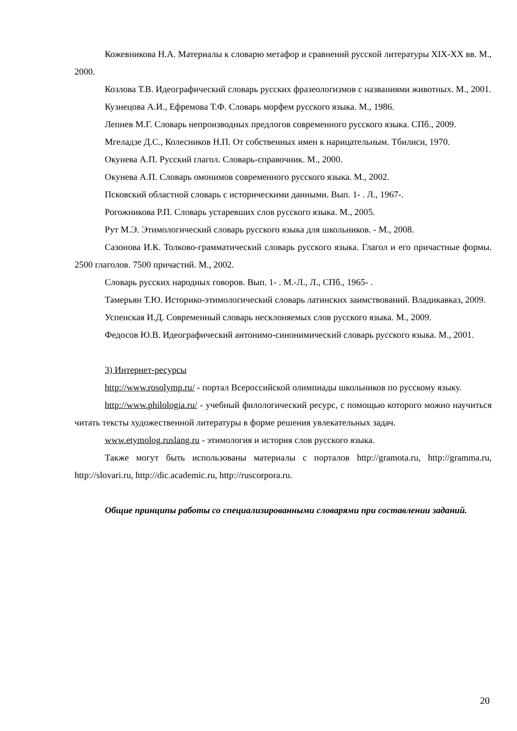Кожевникова Н.А. Материалы к словарю метафор и сравнений русской литературы XIX-XX вв. М., 2000.
Козлова Т.В. Идеографический словарь русских фразеологизмов с названиями животных. М., 2001.
Кузнецова А.И., Ефремова Т.Ф. Словарь морфем русского языка. М., 1986.
Лепнев М.Г. Словарь непроизводных предлогов современного русского языка. СПб., 2009.
Мгеладзе Д.С., Колесников Н.П. От собственных имен к нарицательным. Тбилиси, 1970.
Окунева А.П. Русский глагол. Словарь-справочник. М., 2000.
Окунева А.П. Словарь омонимов современного русского языка. М., 2002.
Псковский областной словарь с историческими данными. Вып. 1- . Л., 1967-.
Рогожникова Р.П. Словарь устаревших слов русского языка. М., 2005.
Рут М.Э. Этимологический словарь русского языка для школьников. - М., 2008.
Сазонова И.К. Толково-грамматический словарь русского языка. Глагол и его причастные формы. 2500 глаголов. 7500 причастий. М., 2002.
Словарь русских народных говоров. Вып. 1- . М.-Л., Л., СПб., 1965- .
Тамерьян Т.Ю. Историко-этимологический словарь латинских заимствований. Владикавказ, 2009.
Успенская И.Д. Современный словарь несклоняемых слов русского языка. М., 2009.
Федосов Ю.В. Идеографический антонимо-синонимический словарь русского языка. М., 2001.
3) Интернет-ресурсы
http://www.rosolymp.ru/ - портал Всероссийской олимпиады школьников по русскому языку.
http://www.philologia.ru/ - учебный филологический ресурс, с помощью которого можно научиться читать тексты художественной литературы в форме решения увлекательных задач.
www.etymolog.ruslang.ru - этимология и история слов русского языка.
Также могут быть использованы материалы с порталов http://gramota.ru, http://gramma.ru, http://slovari.ru, http://dic.academic.ru, http://ruscorpora.ru.
Общие принципы работы со специализированными словарями при составлении заданий.
20